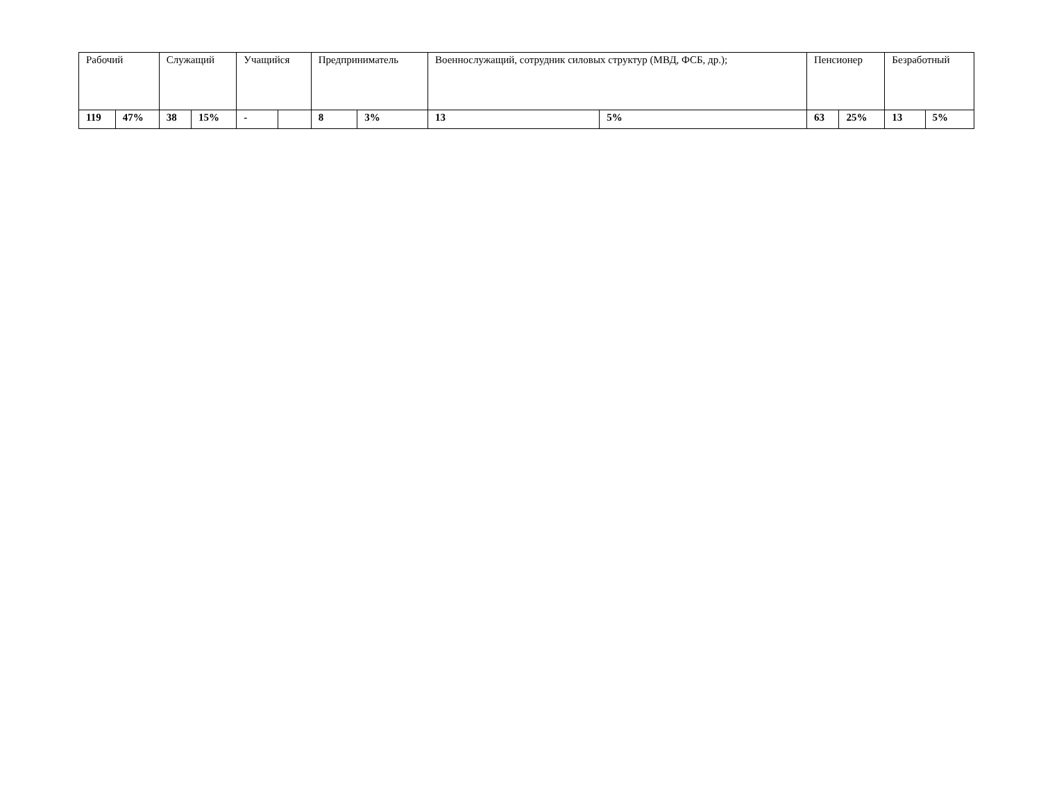| Рабочий | | Служащий | | Учащийся | | Предприниматель | | Военнослужащий, сотрудник силовых структур (МВД, ФСБ, др.); | | Пенсионер | | Безработный | |
| --- | --- | --- | --- | --- | --- | --- | --- | --- | --- | --- | --- | --- | --- |
| 119 | 47% | 38 | 15% | - | | 8 | 3% | 13 | 5% | 63 | 25% | 13 | 5% |